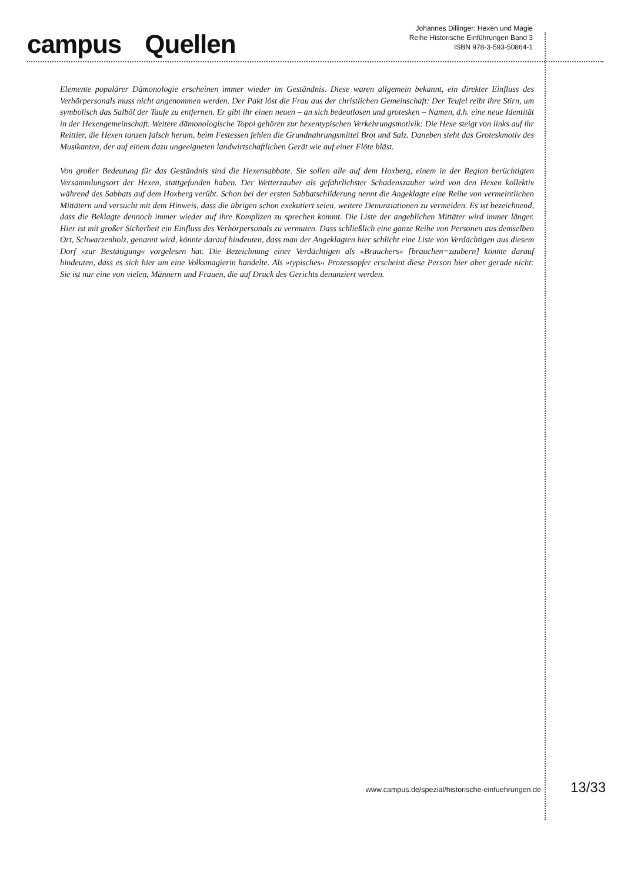campus Quellen
Johannes Dillinger: Hexen und Magie
Reihe Historische Einführungen Band 3
ISBN 978-3-593-50864-1
Elemente populärer Dämonologie erscheinen immer wieder im Geständnis. Diese waren allgemein bekannt, ein direkter Einfluss des Verhörpersonals muss nicht angenommen werden. Der Pakt löst die Frau aus der christlichen Gemeinschaft: Der Teufel reibt ihre Stirn, um symbolisch das Salböl der Taufe zu entfernen. Er gibt ihr einen neuen – an sich bedeutlosen und grotesken – Namen, d.h. eine neue Identität in der Hexengemeinschaft. Weitere dämonologische Topoi gehören zur hexentypischen Verkehrungsmotivik: Die Hexe steigt von links auf ihr Reittier, die Hexen tanzen falsch herum, beim Festessen fehlen die Grundnahrungsmittel Brot und Salz. Daneben steht das Groteskmotiv des Musikanten, der auf einem dazu ungeeigneten landwirtschaftlichen Gerät wie auf einer Flöte bläst.
Von großer Bedeutung für das Geständnis sind die Hexensabbate. Sie sollen alle auf dem Hoxberg, einem in der Region berüchtigten Versammlungsort der Hexen, stattgefunden haben. Der Wetterzauber als gefährlichster Schadenszauber wird von den Hexen kollektiv während des Sabbats auf dem Hoxberg verübt. Schon bei der ersten Sabbatschilderung nennt die Angeklagte eine Reihe von vermeintlichen Mittätern und versucht mit dem Hinweis, dass die übrigen schon exekutiert seien, weitere Denunziationen zu vermeiden. Es ist bezeichnend, dass die Beklagte dennoch immer wieder auf ihre Komplizen zu sprechen kommt. Die Liste der angeblichen Mittäter wird immer länger. Hier ist mit großer Sicherheit ein Einfluss des Verhörpersonals zu vermuten. Dass schließlich eine ganze Reihe von Personen aus demselben Ort, Schwarzenholz, genannt wird, könnte darauf hindeuten, dass man der Angeklagten hier schlicht eine Liste von Verdächtigen aus diesem Dorf »zur Bestätigung« vorgelesen hat. Die Bezeichnung einer Verdächtigen als »Brauchers« [brauchen=zaubern] könnte darauf hindeuten, dass es sich hier um eine Volksmagierin handelte. Als »typisches« Prozessopfer erscheint diese Person hier aber gerade nicht: Sie ist nur eine von vielen, Männern und Frauen, die auf Druck des Gerichts denunziert werden.
www.campus.de/spezial/historische-einfuehrungen.de 13/33